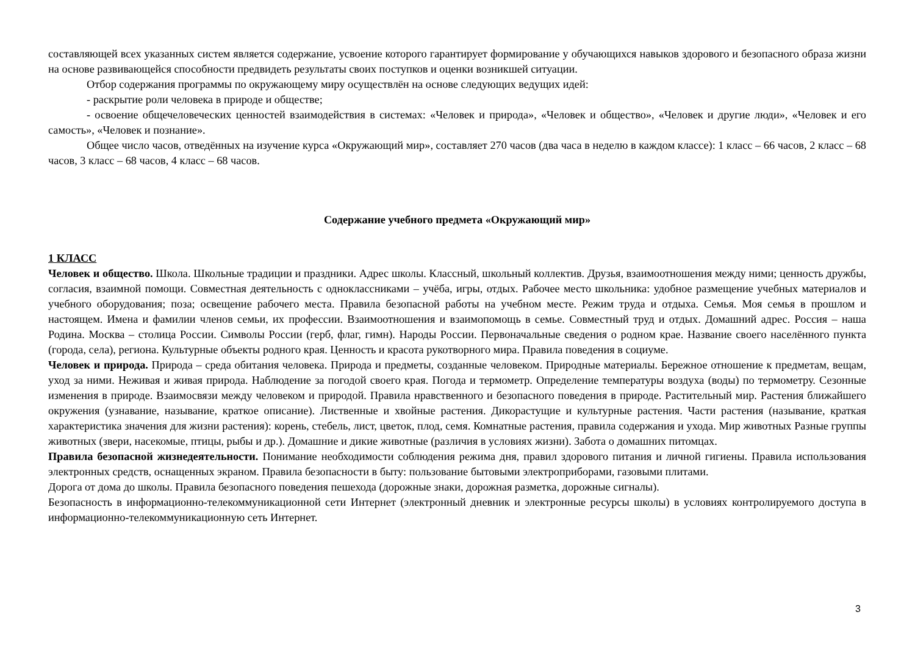составляющей всех указанных систем является содержание, усвоение которого гарантирует формирование у обучающихся навыков здорового и безопасного образа жизни на основе развивающейся способности предвидеть результаты своих поступков и оценки возникшей ситуации.
Отбор содержания программы по окружающему миру осуществлён на основе следующих ведущих идей:
- раскрытие роли человека в природе и обществе;
- освоение общечеловеческих ценностей взаимодействия в системах: «Человек и природа», «Человек и общество», «Человек и другие люди», «Человек и его самость», «Человек и познание».
Общее число часов, отведённых на изучение курса «Окружающий мир», составляет 270 часов (два часа в неделю в каждом классе): 1 класс – 66 часов, 2 класс – 68 часов, 3 класс – 68 часов, 4 класс – 68 часов.
Содержание учебного предмета «Окружающий мир»
1 КЛАСС
Человек и общество. Школа. Школьные традиции и праздники. Адрес школы. Классный, школьный коллектив. Друзья, взаимоотношения между ними; ценность дружбы, согласия, взаимной помощи. Совместная деятельность с одноклассниками – учёба, игры, отдых. Рабочее место школьника: удобное размещение учебных материалов и учебного оборудования; поза; освещение рабочего места. Правила безопасной работы на учебном месте. Режим труда и отдыха. Семья. Моя семья в прошлом и настоящем. Имена и фамилии членов семьи, их профессии. Взаимоотношения и взаимопомощь в семье. Совместный труд и отдых. Домашний адрес. Россия – наша Родина. Москва – столица России. Символы России (герб, флаг, гимн). Народы России. Первоначальные сведения о родном крае. Название своего населённого пункта (города, села), региона. Культурные объекты родного края. Ценность и красота рукотворного мира. Правила поведения в социуме.
Человек и природа. Природа – среда обитания человека. Природа и предметы, созданные человеком. Природные материалы. Бережное отношение к предметам, вещам, уход за ними. Неживая и живая природа. Наблюдение за погодой своего края. Погода и термометр. Определение температуры воздуха (воды) по термометру. Сезонные изменения в природе. Взаимосвязи между человеком и природой. Правила нравственного и безопасного поведения в природе. Растительный мир. Растения ближайшего окружения (узнавание, называние, краткое описание). Лиственные и хвойные растения. Дикорастущие и культурные растения. Части растения (называние, краткая характеристика значения для жизни растения): корень, стебель, лист, цветок, плод, семя. Комнатные растения, правила содержания и ухода. Мир животных Разные группы животных (звери, насекомые, птицы, рыбы и др.). Домашние и дикие животные (различия в условиях жизни). Забота о домашних питомцах.
Правила безопасной жизнедеятельности. Понимание необходимости соблюдения режима дня, правил здорового питания и личной гигиены. Правила использования электронных средств, оснащенных экраном. Правила безопасности в быту: пользование бытовыми электроприборами, газовыми плитами.
Дорога от дома до школы. Правила безопасного поведения пешехода (дорожные знаки, дорожная разметка, дорожные сигналы).
Безопасность в информационно-телекоммуникационной сети Интернет (электронный дневник и электронные ресурсы школы) в условиях контролируемого доступа в информационно-телекоммуникационную сеть Интернет.
3